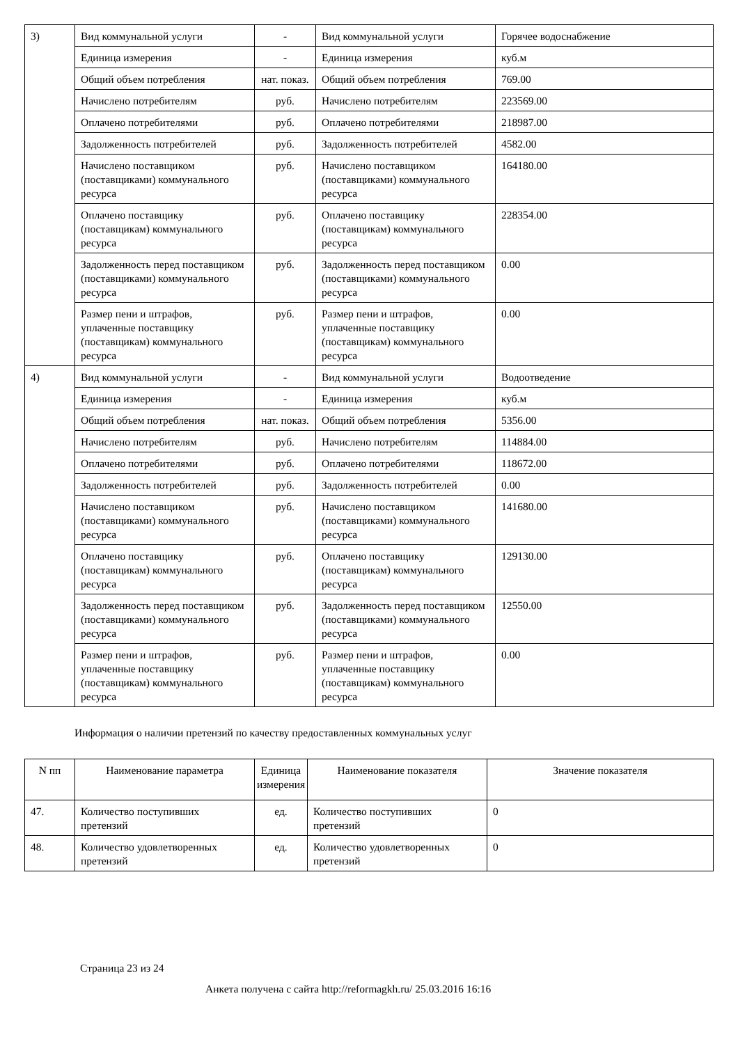| 3) | Вид коммунальной услуги | - | Вид коммунальной услуги | Горячее водоснабжение |
| | Единица измерения | - | Единица измерения | куб.м |
| | Общий объем потребления | нат. показ. | Общий объем потребления | 769.00 |
| | Начислено потребителям | руб. | Начислено потребителям | 223569.00 |
| | Оплачено потребителями | руб. | Оплачено потребителями | 218987.00 |
| | Задолженность потребителей | руб. | Задолженность потребителей | 4582.00 |
| | Начислено поставщиком (поставщиками) коммунального ресурса | руб. | Начислено поставщиком (поставщиками) коммунального ресурса | 164180.00 |
| | Оплачено поставщику (поставщикам) коммунального ресурса | руб. | Оплачено поставщику (поставщикам) коммунального ресурса | 228354.00 |
| | Задолженность перед поставщиком (поставщиками) коммунального ресурса | руб. | Задолженность перед поставщиком (поставщиками) коммунального ресурса | 0.00 |
| | Размер пени и штрафов, уплаченные поставщику (поставщикам) коммунального ресурса | руб. | Размер пени и штрафов, уплаченные поставщику (поставщикам) коммунального ресурса | 0.00 |
| 4) | Вид коммунальной услуги | - | Вид коммунальной услуги | Водоотведение |
| | Единица измерения | - | Единица измерения | куб.м |
| | Общий объем потребления | нат. показ. | Общий объем потребления | 5356.00 |
| | Начислено потребителям | руб. | Начислено потребителям | 114884.00 |
| | Оплачено потребителями | руб. | Оплачено потребителями | 118672.00 |
| | Задолженность потребителей | руб. | Задолженность потребителей | 0.00 |
| | Начислено поставщиком (поставщиками) коммунального ресурса | руб. | Начислено поставщиком (поставщиками) коммунального ресурса | 141680.00 |
| | Оплачено поставщику (поставщикам) коммунального ресурса | руб. | Оплачено поставщику (поставщикам) коммунального ресурса | 129130.00 |
| | Задолженность перед поставщиком (поставщиками) коммунального ресурса | руб. | Задолженность перед поставщиком (поставщиками) коммунального ресурса | 12550.00 |
| | Размер пени и штрафов, уплаченные поставщику (поставщикам) коммунального ресурса | руб. | Размер пени и штрафов, уплаченные поставщику (поставщикам) коммунального ресурса | 0.00 |
Информация о наличии претензий по качеству предоставленных коммунальных услуг
| N пп | Наименование параметра | Единица измерения | Наименование показателя | Значение показателя |
| --- | --- | --- | --- | --- |
| 47. | Количество поступивших претензий | ед. | Количество поступивших претензий | 0 |
| 48. | Количество удовлетворенных претензий | ед. | Количество удовлетворенных претензий | 0 |
Страница 23 из 24
Анкета получена с сайта http://reformagkh.ru/ 25.03.2016 16:16